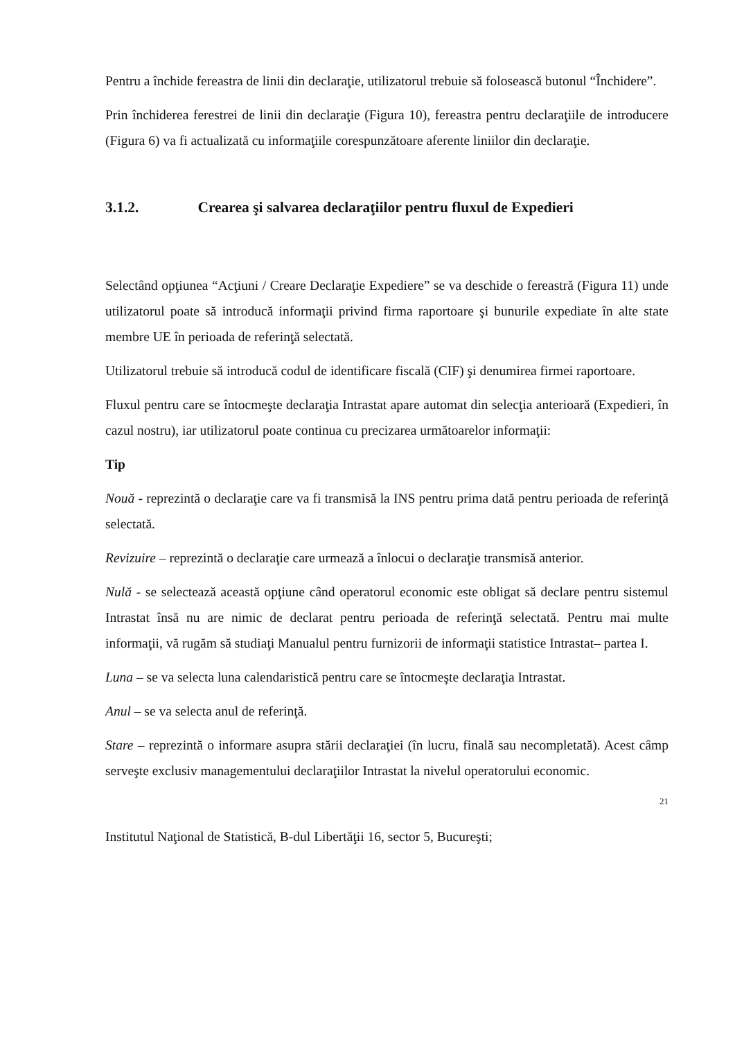Pentru a închide fereastra de linii din declaraţie, utilizatorul trebuie să folosească butonul “Închidere”.
Prin închiderea ferestrei de linii din declaraţie (Figura 10), fereastra pentru declaraţiile de introducere (Figura 6) va fi actualizată cu informaţiile corespunzătoare aferente liniilor din declaraţie.
3.1.2. Crearea şi salvarea declaraţiilor pentru fluxul de Expedieri
Selectând opţiunea “Acţiuni / Creare Declaraţie Expediere” se va deschide o fereastră (Figura 11) unde utilizatorul poate să introducă informaţii privind firma raportoare şi bunurile expediate în alte state membre UE în perioada de referinţă selectată.
Utilizatorul trebuie să introducă codul de identificare fiscală (CIF) şi denumirea firmei raportoare.
Fluxul pentru care se întocmeşte declaraţia Intrastat apare automat din selecţia anterioară (Expedieri, în cazul nostru), iar utilizatorul poate continua cu precizarea următoarelor informaţii:
Tip
Nouă - reprezintă o declaraţie care va fi transmisă la INS pentru prima dată pentru perioada de referinţă selectată.
Revizuire – reprezintă o declaraţie care urmează a înlocui o declaraţie transmisă anterior.
Nulă - se selectează această opţiune când operatorul economic este obligat să declare pentru sistemul Intrastat însă nu are nimic de declarat pentru perioada de referinţă selectată. Pentru mai multe informaţii, vă rugăm să studiaţi Manualul pentru furnizorii de informaţii statistice Intrastat– partea I.
Luna – se va selecta luna calendaristică pentru care se întocmeşte declaraţia Intrastat.
Anul – se va selecta anul de referinţă.
Stare – reprezintă o informare asupra stării declaraţiei (în lucru, finală sau necompletată). Acest câmp serveşte exclusiv managementului declaraţiilor Intrastat la nivelul operatorului economic.
21
Institutul Naţional de Statistică, B-dul Libertăţii 16, sector 5, Bucureşti;